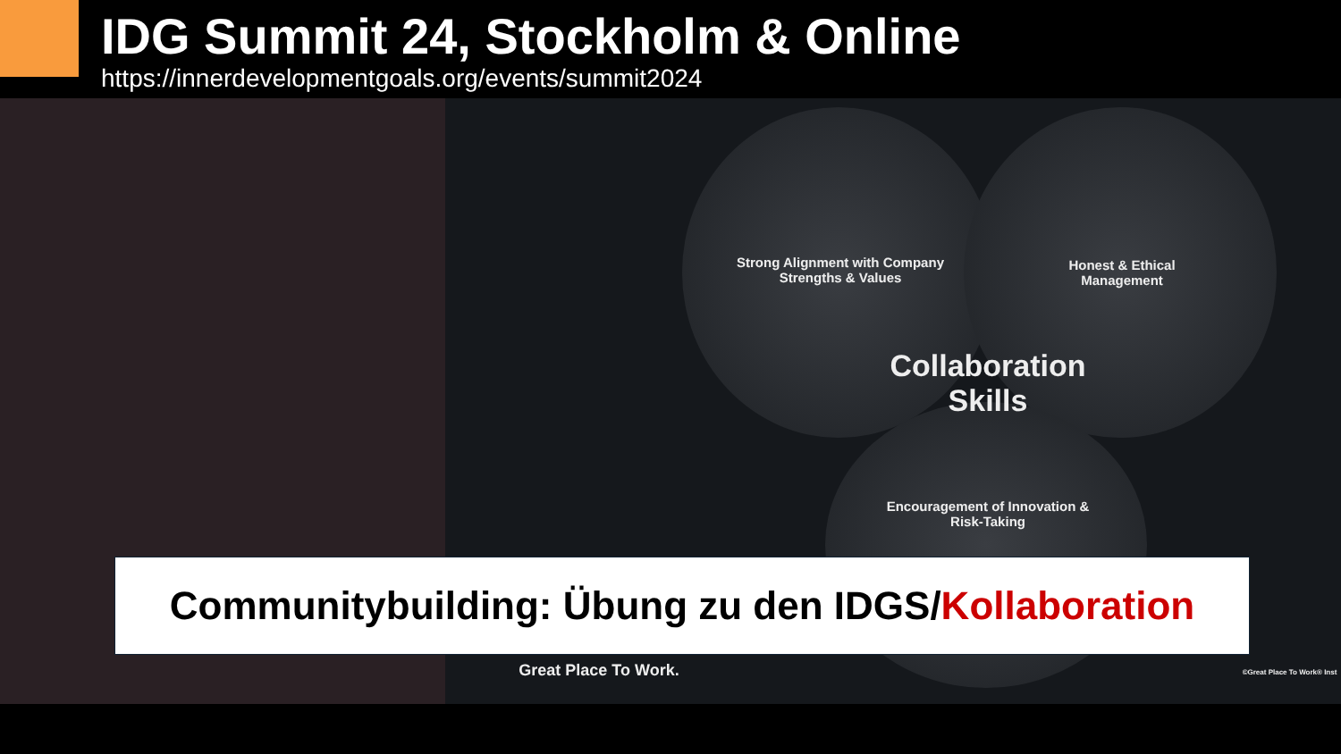IDG Summit 24, Stockholm & Online
https://innerdevelopmentgoals.org/events/summit2024
Strong Alignment with Company Strengths & Values
Honest & Ethical Management
Collaboration Skills
Encouragement of Innovation & Risk-Taking
Communitybuilding: Übung zu den IDGS/Kollaboration
Great Place To Work.
©Great Place To Work® Inst